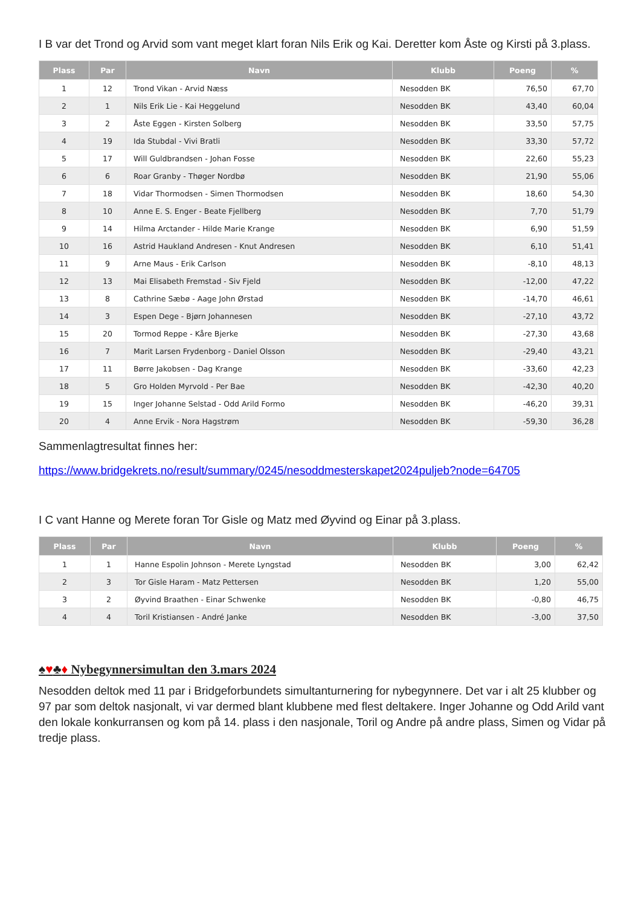I B var det Trond og Arvid som vant meget klart foran Nils Erik og Kai. Deretter kom Åste og Kirsti på 3.plass.
| Plass | Par | Navn | Klubb | Poeng | % |
| --- | --- | --- | --- | --- | --- |
| 1 | 12 | Trond Vikan - Arvid Næss | Nesodden BK | 76,50 | 67,70 |
| 2 | 1 | Nils Erik Lie - Kai Heggelund | Nesodden BK | 43,40 | 60,04 |
| 3 | 2 | Åste Eggen - Kirsten Solberg | Nesodden BK | 33,50 | 57,75 |
| 4 | 19 | Ida Stubdal - Vivi Bratli | Nesodden BK | 33,30 | 57,72 |
| 5 | 17 | Will Guldbrandsen - Johan Fosse | Nesodden BK | 22,60 | 55,23 |
| 6 | 6 | Roar Granby - Thøger Nordbø | Nesodden BK | 21,90 | 55,06 |
| 7 | 18 | Vidar Thormodsen - Simen Thormodsen | Nesodden BK | 18,60 | 54,30 |
| 8 | 10 | Anne E. S. Enger - Beate Fjellberg | Nesodden BK | 7,70 | 51,79 |
| 9 | 14 | Hilma Arctander - Hilde Marie Krange | Nesodden BK | 6,90 | 51,59 |
| 10 | 16 | Astrid Haukland Andresen - Knut Andresen | Nesodden BK | 6,10 | 51,41 |
| 11 | 9 | Arne Maus - Erik Carlson | Nesodden BK | -8,10 | 48,13 |
| 12 | 13 | Mai Elisabeth Fremstad - Siv Fjeld | Nesodden BK | -12,00 | 47,22 |
| 13 | 8 | Cathrine Sæbø - Aage John Ørstad | Nesodden BK | -14,70 | 46,61 |
| 14 | 3 | Espen Dege - Bjørn Johannesen | Nesodden BK | -27,10 | 43,72 |
| 15 | 20 | Tormod Reppe - Kåre Bjerke | Nesodden BK | -27,30 | 43,68 |
| 16 | 7 | Marit Larsen Frydenborg - Daniel Olsson | Nesodden BK | -29,40 | 43,21 |
| 17 | 11 | Børre Jakobsen - Dag Krange | Nesodden BK | -33,60 | 42,23 |
| 18 | 5 | Gro Holden Myrvold - Per Bae | Nesodden BK | -42,30 | 40,20 |
| 19 | 15 | Inger Johanne Selstad - Odd Arild Formo | Nesodden BK | -46,20 | 39,31 |
| 20 | 4 | Anne Ervik - Nora Hagstrøm | Nesodden BK | -59,30 | 36,28 |
Sammenlagtresultat finnes her:
https://www.bridgekrets.no/result/summary/0245/nesoddmesterskapet2024puljeb?node=64705
I C vant Hanne og Merete foran Tor Gisle og Matz med Øyvind og Einar på 3.plass.
| Plass | Par | Navn | Klubb | Poeng | % |
| --- | --- | --- | --- | --- | --- |
| 1 | 1 | Hanne Espolin Johnson - Merete Lyngstad | Nesodden BK | 3,00 | 62,42 |
| 2 | 3 | Tor Gisle Haram - Matz Pettersen | Nesodden BK | 1,20 | 55,00 |
| 3 | 2 | Øyvind Braathen - Einar Schwenke | Nesodden BK | -0,80 | 46,75 |
| 4 | 4 | Toril Kristiansen - André Janke | Nesodden BK | -3,00 | 37,50 |
♠♥♣♦ Nybegynnersimultan den 3.mars 2024
Nesodden deltok med 11 par i Bridgeforbundets simultanturnering for nybegynnere. Det var i alt 25 klubber og 97 par som deltok nasjonalt, vi var dermed blant klubbene med flest deltakere. Inger Johanne og Odd Arild vant den lokale konkurransen og kom på 14. plass i den nasjonale, Toril og Andre på andre plass, Simen og Vidar på tredje plass.